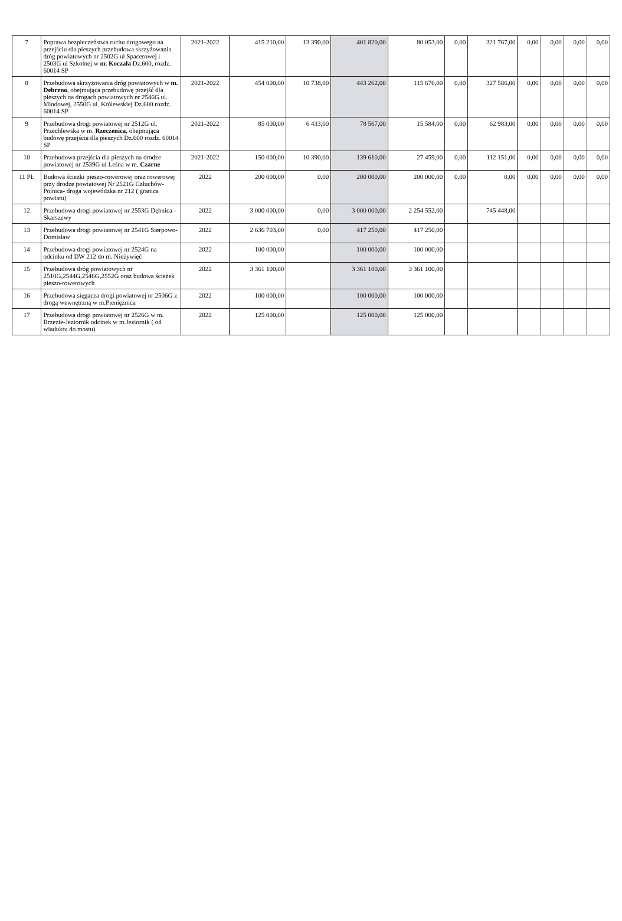| 7 | Poprawa bezpieczeństwa ruchu drogowego na przejściu dla pieszych przebudowa skrzyżowania dróg powiatowych nr 2502G ul Spacerowej i 2503G ul Szkolnej w m. Koczała Dz.600, rozdz. 60014 SP | 2021-2022 | 415 210,00 | 13 390,00 | 401 820,00 | 80 053,00 | 0,00 | 321 767,00 | 0,00 | 0,00 | 0,00 | 0,00 |
| 8 | Przebudowa skrzyżowania dróg powiatowych w m. Debrzno , obejmująca przebudowę przejść dla pieszych na drogach powiatowych nr 2546G ul. Miodowej, 2550G ul. Królewskiej Dz.600 rozdz. 60014 SP | 2021-2022 | 454 000,00 | 10 738,00 | 443 262,00 | 115 676,00 | 0,00 | 327 586,00 | 0,00 | 0,00 | 0,00 | 0,00 |
| 9 | Przebudowa drogi powiatowej nr 2512G ul. Przechlewska w m. Rzeczenica , obejmująca budowę przejścia dla pieszych Dz.600 rozdz. 60014 SP | 2021-2022 | 85 000,00 | 6 433,00 | 78 567,00 | 15 584,00 | 0,00 | 62 983,00 | 0,00 | 0,00 | 0,00 | 0,00 |
| 10 | Przebudowa przejścia dla pieszych na drodze powiatowej nr 2539G ul Leśna w m. Czarne | 2021-2022 | 150 000,00 | 10 390,00 | 139 610,00 | 27 459,00 | 0,00 | 112 151,00 | 0,00 | 0,00 | 0,00 | 0,00 |
| 11 PŁ | Budowa ścieżki pieszo-rowerowej oraz rowerowej przy drodze powiatowej Nr 2521G Człuchów-Polnica- droga wojewódzka nr 212 ( granica powiatu) | 2022 | 200 000,00 | 0,00 | 200 000,00 | 200 000,00 | 0,00 | 0,00 | 0,00 | 0,00 | 0,00 | 0,00 |
| 12 | Przebudowa drogi powiatowej nr 2553G Dębnica -Skarszewy | 2022 | 3 000 000,00 | 0,00 | 3 000 000,00 | 2 254 552,00 | | 745 448,00 | | | | |
| 13 | Przebudowa drogi powiatowej nr 2541G Sierpowo-Domisław | 2022 | 2 636 703,00 | 0,00 | 417 250,00 | 417 250,00 | | | | | | |
| 14 | Przebudowa drogi powiatowej nr 2524G na odcinku od DW 212 do m. Nieżywięć | 2022 | 100 000,00 | | 100 000,00 | 100 000,00 | | | | | | |
| 15 | Przebudowa dróg powiatowych nr 2510G,2544G,2546G,2552G oraz budowa ścieżek pieszo-rowerowych | 2022 | 3 361 100,00 | | 3 361 100,00 | 3 361 100,00 | | | | | | |
| 16 | Przebudowa sięgacza drogi powiatowej nr 2506G z drogą wewnętrzną w m.Pieniężnica | 2022 | 100 000,00 | | 100 000,00 | 100 000,00 | | | | | | |
| 17 | Przebudowa drogi powiatowej nr 2526G w m. Brzezie-Jeziornik odcinek w m.Jeziornik ( od wiaduktu do mostu) | 2022 | 125 000,00 | | 125 000,00 | 125 000,00 | | | | | | |